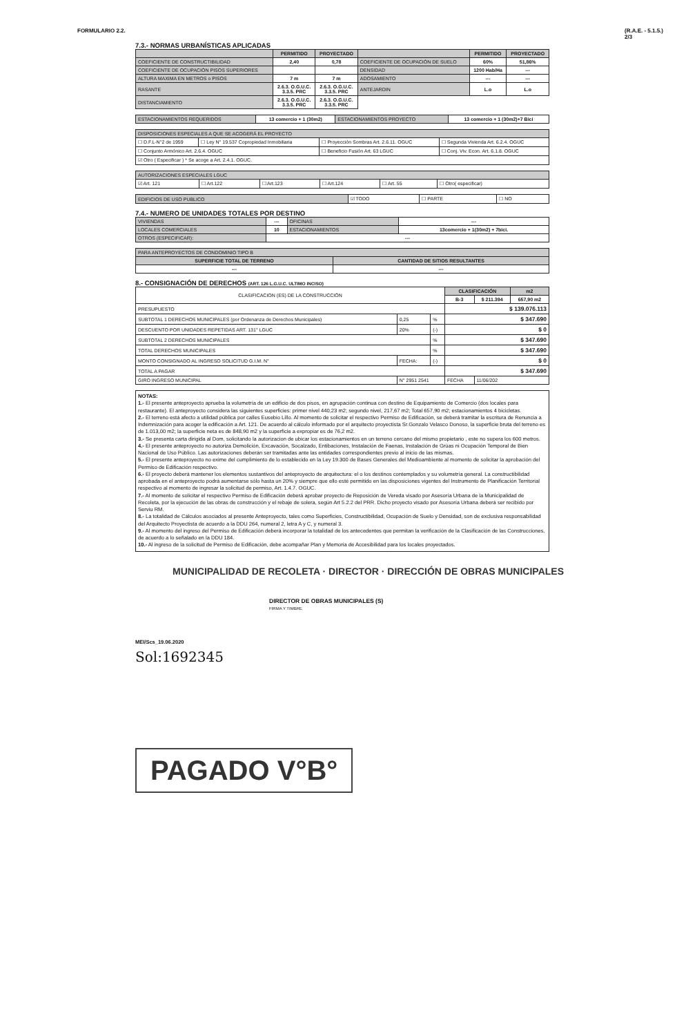FORMULARIO 2.2. (R.A.E. - 5.1.5.)
2/3
7.3.- NORMAS URBANÍSTICAS APLICADAS
| | PERMITIDO | PROYECTADO | | PERMITIDO | PROYECTADO |
| --- | --- | --- | --- | --- | --- |
| COEFICIENTE DE CONSTRUCTIBILIDAD | 2,40 | 0,78 | COEFICIENTE DE OCUPACIÓN DE SUELO | 60% | 51,86% |
| COEFICIENTE DE OCUPACIÓN PISOS SUPERIORES | | | DENSIDAD | 1200 Hab/Ha | --- |
| ALTURA MAXIMA EN METROS o PISOS | 7 m | 7 m | ADOSAMIENTO | --- | --- |
| RASANTE | 2.6.3. O.G.U.C. 3.3.5. PRC | 2.6.3. O.G.U.C. 3.3.5. PRC | ANTEJARDIN | L.o | L.o |
| DISTANCIAMIENTO | 2.6.3. O.G.U.C. 3.3.5. PRC | 2.6.3. O.G.U.C. 3.3.5. PRC | | | |
| ESTACIONAMIENTOS REQUERIDOS | 13 comercio + 1 (30m2) | ESTACIONAMIENTOS PROYECTO | 13 comercio + 1 (30m2)+7 Bici |
| DISPOSICIONES ESPECIALES A QUE SE ACOGERÁ EL PROYECTO | | | |
| ☐ D.F.L-N°2 de 1959 | ☐ Ley N° 19.537 Copropiedad Inmobiliaria | ☐ Proyección Sombras Art. 2.6.11. OGUC | ☐ Segunda Vivienda Art. 6.2.4. OGUC |
| ☐ Conjunto Armónico Art. 2.6.4. OGUC | | ☐ Beneficio Fusión Art. 63 LGUC | ☐ Conj. Viv. Econ. Art. 6.1.8. OGUC |
| ☑ Otro ( Especificar ) * Se acoge a Art. 2.4.1. OGUC. | | | |
| AUTORIZACIONES ESPECIALES LGUC | | | | | |
| ☑ Art. 121 | ☐ Art.122 | ☐ Art.123 | ☐ Art.124 | ☐ Art. 55 | ☐ Otro( especificar) |
| EDIFICIOS DE USO PUBLICO | ☑ TODO | ☐ PARTE | ☐ NO |
7.4.- NUMERO DE UNIDADES TOTALES POR DESTINO
| VIVIENDAS | --- | OFICINAS | --- |
| LOCALES COMERCIALES | 10 | ESTACIONAMIENTOS | 13comercio + 1(30m2) + 7bici. |
| OTROS (ESPECIFICAR): | --- | | |
| PARA ANTEPROYECTOS DE CONDOMINIO TIPO B | |
| SUPERFICIE TOTAL DE TERRENO | CANTIDAD DE SITIOS RESULTANTES |
| --- | --- |
8.- CONSIGNACIÓN DE DERECHOS (ART. 126 L.G.U.C. ULTIMO INCISO)
| CLASIFICACION (ES) DE LA CONSTRUCCIÓN | | | CLASIFICACIÓN | | m2 |
| | | | B-3 | $ 211.394 | 657,90 m2 |
| PRESUPUESTO | | | $ 139.076.113 | | |
| SUBTOTAL 1 DERECHOS MUNICIPALES (por Ordenanza de Derechos Municipales) | 0,25 | % | $ 347.690 | | |
| DESCUENTO POR UNIDADES REPETIDAS ART. 131° LGUC | 20% | (-) | $ 0 | | |
| SUBTOTAL 2 DERECHOS MUNICIPALES | | % | $ 347.690 | | |
| TOTAL DERECHOS MUNICIPALES | | % | $ 347.690 | | |
| MONTO CONSIGNADO AL INGRESO SOLICITUD G.I.M. N° | FECHA: | (-) | $ 0 | | |
| TOTAL A PAGAR | | | $ 347.690 | | |
| GIRO INGRESO MUNICIPAL | N° 2951 2541 | | FECHA | 11/06/202 | |
NOTAS:
1.- El presente anteproyecto aprueba la volumetría de un edificio de dos pisos, en agrupación continua con destino de Equipamiento de Comercio (dos locales para restaurante). El anteproyecto considera las siguientes superficies: primer nivel 440,23 m2; segundo nivel, 217,67 m2; Total 657,90 m2; estacionamientos 4 bicicletas.
2.- El terreno está afecto a utilidad pública por calles Eusebio Lillo. Al momento de solicitar el respectivo Permiso de Edificación, se deberá tramitar la escritura de Renuncia a Indemnización para acoger la edificación a Art. 121. De acuerdo al cálculo informado por el arquitecto proyectista Sr.Gonzalo Velasco Donoso, la superficie bruta del terreno es de 1.013,00 m2; la superficie neta es de 848,90 m2 y la superficie a expropiar es de 76,2 m2.
3.- Se presenta carta dirigida al Dom, solicitando la autorizacion de ubicar los estacionamientos en un terreno cercano del mismo propietario , este no supera los 600 metros.
4.- El presente anteproyecto no autoriza Demolición, Excavación, Socalzado, Entibaciones, Instalación de Faenas, Instalación de Grúas ni Ocupación Temporal de Bien Nacional de Uso Público. Las autorizaciones deberán ser tramitadas ante las entidades correspondientes previo al inicio de las mismas.
5.- El presente anteproyecto no exime del cumplimiento de lo establecido en la Ley 19.300 de Bases Generales del Medioambiente al momento de solicitar la aprobación del Permiso de Edificación respectivo.
6.- El proyecto deberá mantener los elementos sustantivos del anteproyecto de arquitectura: el o los destinos contemplados y su volumetría general. La constructibilidad aprobada en el anteproyecto podrá aumentarse sólo hasta un 20% y siempre que ello esté permitido en las disposiciones vigentes del Instrumento de Planificación Territorial respectivo al momento de ingresar la solicitud de permiso, Art. 1.4.7. OGUC.
7.- Al momento de solicitar el respectivo Permiso de Edificación deberá aprobar proyecto de Reposición de Vereda visado por Asesoría Urbana de la Municipalidad de Recoleta, por la ejecución de las obras de construcción y el rebaje de solera, según Art 5.2.2 del PRR. Dicho proyecto visado por Asesoría Urbana deberá ser recibido por Serviu RM.
8.- La totalidad de Cálculos asociados al presente Anteproyecto, tales como Superficies, Constructibilidad, Ocupación de Suelo y Densidad, son de exclusiva responsabilidad del Arquitecto Proyectista de acuerdo a la DDU 264, numeral 2, letra A y C, y numeral 3.
9.- Al momento del ingreso del Permiso de Edificación deberá incorporar la totalidad de los antecedentes que permitan la verificación de la Clasificación de las Construcciones, de acuerdo a lo señalado en la DDU 184.
10.- Al ingreso de la solicitud de Permiso de Edificación, debe acompañar Plan y Memoria de Accesibilidad para los locales proyectados.
MUNICIPALIDAD DE RECOLETA · DIRECTOR · DIRECCIÓN DE OBRAS MUNICIPALES
DIRECTOR DE OBRAS MUNICIPALES (S)
FIRMA Y TIMBRE
MEI/Scs_19.06.2020
Sol:1692345
PAGADO V°B°